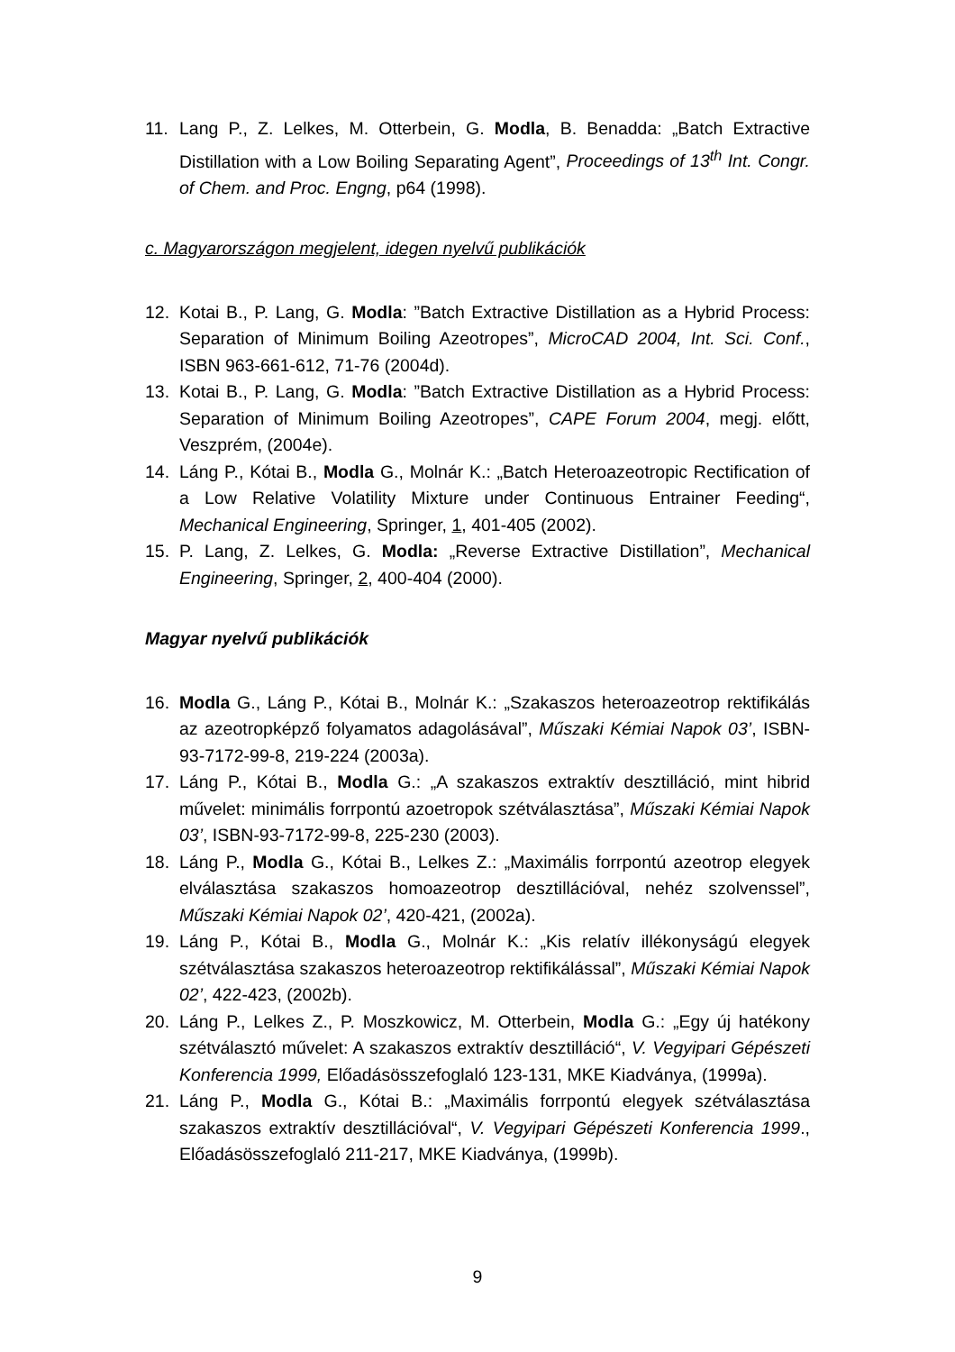11. Lang P., Z. Lelkes, M. Otterbein, G. Modla, B. Benadda: „Batch Extractive Distillation with a Low Boiling Separating Agent”, Proceedings of 13<sup>th</sup> Int. Congr. of Chem. and Proc. Engng, p64 (1998).
c. Magyarországon megjelent, idegen nyelvű publikációk
12. Kotai B., P. Lang, G. Modla: ”Batch Extractive Distillation as a Hybrid Process: Separation of Minimum Boiling Azeotropes”, MicroCAD 2004, Int. Sci. Conf., ISBN 963-661-612, 71-76 (2004d).
13. Kotai B., P. Lang, G. Modla: ”Batch Extractive Distillation as a Hybrid Process: Separation of Minimum Boiling Azeotropes”, CAPE Forum 2004, megj. előtt, Veszprém, (2004e).
14. Láng P., Kótai B., Modla G., Molnár K.: „Batch Heteroazeotropic Rectification of a Low Relative Volatility Mixture under Continuous Entrainer Feeding“, Mechanical Engineering, Springer, 1, 401-405 (2002).
15. P. Lang, Z. Lelkes, G. Modla: „Reverse Extractive Distillation”, Mechanical Engineering, Springer, 2, 400-404 (2000).
Magyar nyelvű publikációk
16. Modla G., Láng P., Kótai B., Molnár K.: „Szakaszos heteroazeotrop rektifikálás az azeotropképző folyamatos adagolásával”, Műszaki Kémiai Napok 03’, ISBN-93-7172-99-8, 219-224 (2003a).
17. Láng P., Kótai B., Modla G.: „A szakaszos extraktív desztilláció, mint hibrid művelet: minimális forrpontú azoetropok szétválasztása”, Műszaki Kémiai Napok 03’, ISBN-93-7172-99-8, 225-230 (2003).
18. Láng P., Modla G., Kótai B., Lelkes Z.: „Maximális forrpontú azeotrop elegyek elválasztása szakaszos homoazeotrop desztillációval, nehéz szolvenssel”, Műszaki Kémiai Napok 02’, 420-421, (2002a).
19. Láng P., Kótai B., Modla G., Molnár K.: „Kis relatív illékonyságú elegyek szétválasztása szakaszos heteroazeotrop rektifikálással”, Műszaki Kémiai Napok 02’, 422-423, (2002b).
20. Láng P., Lelkes Z., P. Moszkowicz, M. Otterbein, Modla G.: „Egy új hatékony szétválasztó művelet: A szakaszos extraktív desztilláció“, V. Vegyipari Gépészeti Konferencia 1999, Előadásösszefoglaló 123-131, MKE Kiadványa, (1999a).
21. Láng P., Modla G., Kótai B.: „Maximális forrpontú elegyek szétválasztása szakaszos extraktív desztillációval“, V. Vegyipari Gépészeti Konferencia 1999., Előadásösszefoglaló 211-217, MKE Kiadványa, (1999b).
9